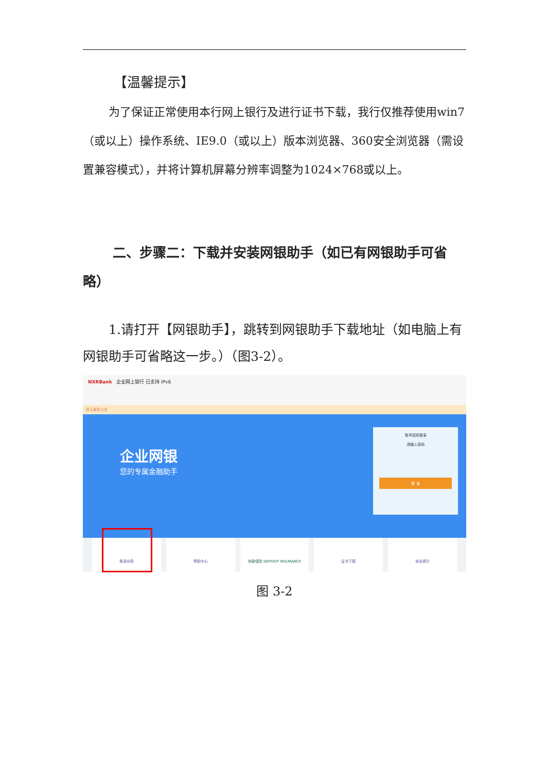【温馨提示】
为了保证正常使用本行网上银行及进行证书下载，我行仅推荐使用win7（或以上）操作系统、IE9.0（或以上）版本浏览器、360安全浏览器（需设置兼容模式），并将计算机屏幕分辨率调整为1024×768或以上。
二、步骤二：下载并安装网银助手（如已有网银助手可省略）
1.请打开【网银助手】，跳转到网银助手下载地址（如电脑上有网银助手可省略这一步。）（图3-2）。
NXRBank 企业网上银行 已支持 IPv6
暂无最新公告
企业网银
您的专属金融助手
账号密码登录
请输入密码
登 录
登录向导 帮助中心 存款保险 DEPOSIT INSURANCE 证书下载 安全提示
图 3-2